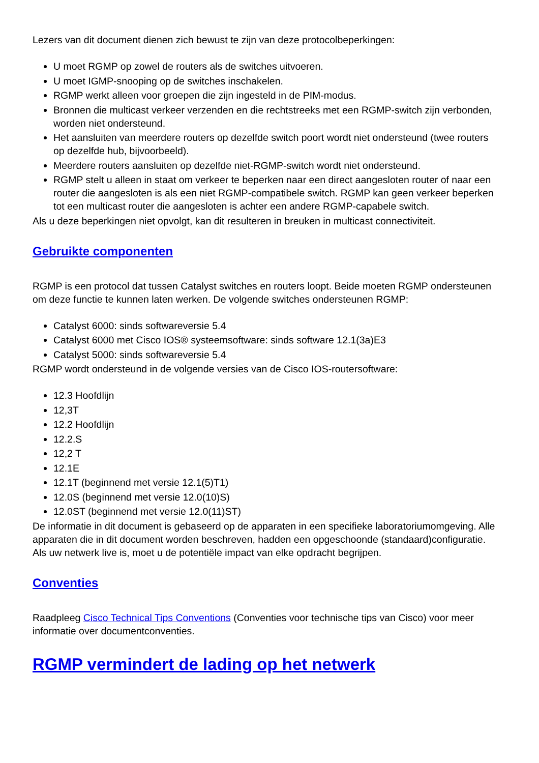Lezers van dit document dienen zich bewust te zijn van deze protocolbeperkingen:
U moet RGMP op zowel de routers als de switches uitvoeren.
U moet IGMP-snooping op de switches inschakelen.
RGMP werkt alleen voor groepen die zijn ingesteld in de PIM-modus.
Bronnen die multicast verkeer verzenden en die rechtstreeks met een RGMP-switch zijn verbonden, worden niet ondersteund.
Het aansluiten van meerdere routers op dezelfde switch poort wordt niet ondersteund (twee routers op dezelfde hub, bijvoorbeeld).
Meerdere routers aansluiten op dezelfde niet-RGMP-switch wordt niet ondersteund.
RGMP stelt u alleen in staat om verkeer te beperken naar een direct aangesloten router of naar een router die aangesloten is als een niet RGMP-compatibele switch. RGMP kan geen verkeer beperken tot een multicast router die aangesloten is achter een andere RGMP-capabele switch.
Als u deze beperkingen niet opvolgt, kan dit resulteren in breuken in multicast connectiviteit.
Gebruikte componenten
RGMP is een protocol dat tussen Catalyst switches en routers loopt. Beide moeten RGMP ondersteunen om deze functie te kunnen laten werken. De volgende switches ondersteunen RGMP:
Catalyst 6000: sinds softwareversie 5.4
Catalyst 6000 met Cisco IOS® systeemsoftware: sinds software 12.1(3a)E3
Catalyst 5000: sinds softwareversie 5.4
RGMP wordt ondersteund in de volgende versies van de Cisco IOS-routersoftware:
12.3 Hoofdlijn
12,3T
12.2 Hoofdlijn
12.2.S
12,2 T
12.1E
12.1T (beginnend met versie 12.1(5)T1)
12.0S (beginnend met versie 12.0(10)S)
12.0ST (beginnend met versie 12.0(11)ST)
De informatie in dit document is gebaseerd op de apparaten in een specifieke laboratoriumomgeving. Alle apparaten die in dit document worden beschreven, hadden een opgeschoonde (standaard)configuratie. Als uw netwerk live is, moet u de potentiële impact van elke opdracht begrijpen.
Conventies
Raadpleeg Cisco Technical Tips Conventions (Conventies voor technische tips van Cisco) voor meer informatie over documentconventies.
RGMP vermindert de lading op het netwerk